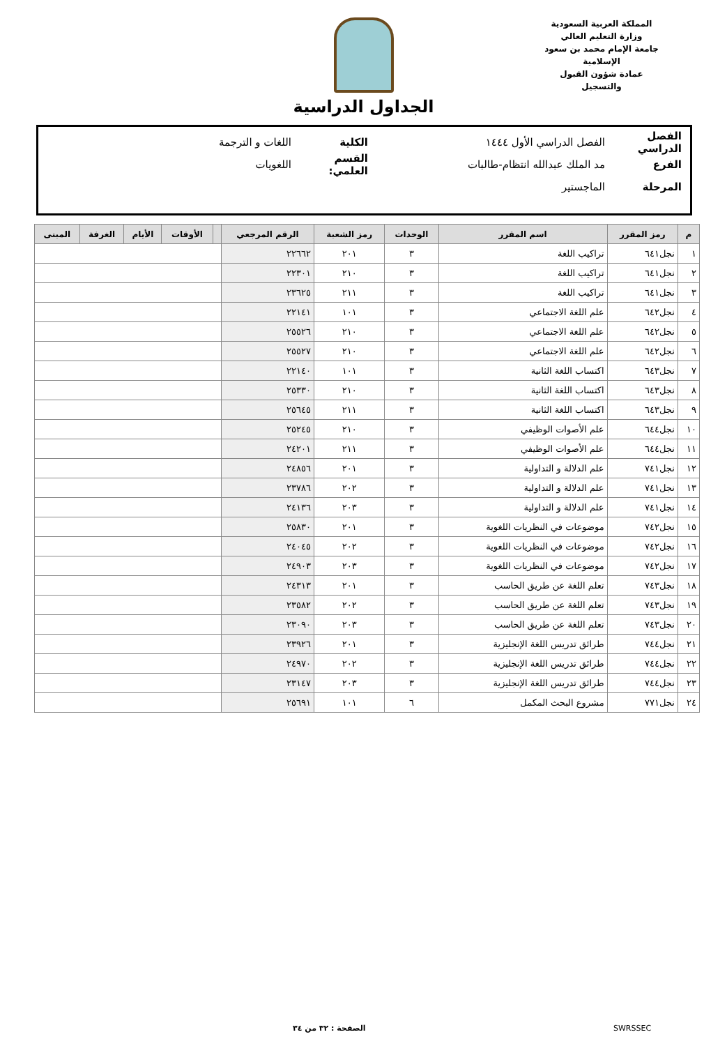المملكة العربية السعودية
وزارة التعليم العالي
جامعة الإمام محمد بن سعود الإسلامية
عمادة شؤون القبول والتسجيل
الجداول الدراسية
الفصل الدراسي الفصل الدراسي الأول ١٤٤٤ الكلية اللغات و الترجمة
الفرع مد الملك عبدالله انتظام-طالبات القسم العلمي: اللغويات
المرحلة الماجستير
| م | رمز المقرر | اسم المقرر | الوحدات | رمز الشعبة | الرقم المرجعي | | الأوقات | الأيام | الغرفة | المبنى |
| --- | --- | --- | --- | --- | --- | --- | --- | --- | --- | --- |
| ١ | نجل٦٤١ | تراكيب اللغة | ٣ | ٢٠١ | ٢٢٦٦٢ | | | | | |
| ٢ | نجل٦٤١ | تراكيب اللغة | ٣ | ٢١٠ | ٢٢٣٠١ | | | | | |
| ٣ | نجل٦٤١ | تراكيب اللغة | ٣ | ٢١١ | ٢٣٦٢٥ | | | | | |
| ٤ | نجل٦٤٢ | علم اللغة الاجتماعي | ٣ | ١٠١ | ٢٢١٤١ | | | | | |
| ٥ | نجل٦٤٢ | علم اللغة الاجتماعي | ٣ | ٢١٠ | ٢٥٥٢٦ | | | | | |
| ٦ | نجل٦٤٢ | علم اللغة الاجتماعي | ٣ | ٢١٠ | ٢٥٥٢٧ | | | | | |
| ٧ | نجل٦٤٣ | اكتساب اللغة الثانية | ٣ | ١٠١ | ٢٢١٤٠ | | | | | |
| ٨ | نجل٦٤٣ | اكتساب اللغة الثانية | ٣ | ٢١٠ | ٢٥٣٣٠ | | | | | |
| ٩ | نجل٦٤٣ | اكتساب اللغة الثانية | ٣ | ٢١١ | ٢٥٦٤٥ | | | | | |
| ١٠ | نجل٦٤٤ | علم الأصوات الوظيفي | ٣ | ٢١٠ | ٢٥٢٤٥ | | | | | |
| ١١ | نجل٦٤٤ | علم الأصوات الوظيفي | ٣ | ٢١١ | ٢٤٢٠١ | | | | | |
| ١٢ | نجل٧٤١ | علم الدلالة و التداولية | ٣ | ٢٠١ | ٢٤٨٥٦ | | | | | |
| ١٣ | نجل٧٤١ | علم الدلالة و التداولية | ٣ | ٢٠٢ | ٢٣٧٨٦ | | | | | |
| ١٤ | نجل٧٤١ | علم الدلالة و التداولية | ٣ | ٢٠٣ | ٢٤١٣٦ | | | | | |
| ١٥ | نجل٧٤٢ | موضوعات في النظريات اللغوية | ٣ | ٢٠١ | ٢٥٨٣٠ | | | | | |
| ١٦ | نجل٧٤٢ | موضوعات في النظريات اللغوية | ٣ | ٢٠٢ | ٢٤٠٤٥ | | | | | |
| ١٧ | نجل٧٤٢ | موضوعات في النظريات اللغوية | ٣ | ٢٠٣ | ٢٤٩٠٣ | | | | | |
| ١٨ | نجل٧٤٣ | تعلم اللغة عن طريق الحاسب | ٣ | ٢٠١ | ٢٤٣١٣ | | | | | |
| ١٩ | نجل٧٤٣ | تعلم اللغة عن طريق الحاسب | ٣ | ٢٠٢ | ٢٣٥٨٢ | | | | | |
| ٢٠ | نجل٧٤٣ | تعلم اللغة عن طريق الحاسب | ٣ | ٢٠٣ | ٢٣٠٩٠ | | | | | |
| ٢١ | نجل٧٤٤ | طرائق تدريس اللغة الإنجليزية | ٣ | ٢٠١ | ٢٣٩٢٦ | | | | | |
| ٢٢ | نجل٧٤٤ | طرائق تدريس اللغة الإنجليزية | ٣ | ٢٠٢ | ٢٤٩٧٠ | | | | | |
| ٢٣ | نجل٧٤٤ | طرائق تدريس اللغة الإنجليزية | ٣ | ٢٠٣ | ٢٣١٤٧ | | | | | |
| ٢٤ | نجل٧٧١ | مشروع البحث المكمل | ٦ | ١٠١ | ٢٥٦٩١ | | | | | |
SWRSSEC الصفحة : ٣٢ من ٣٤